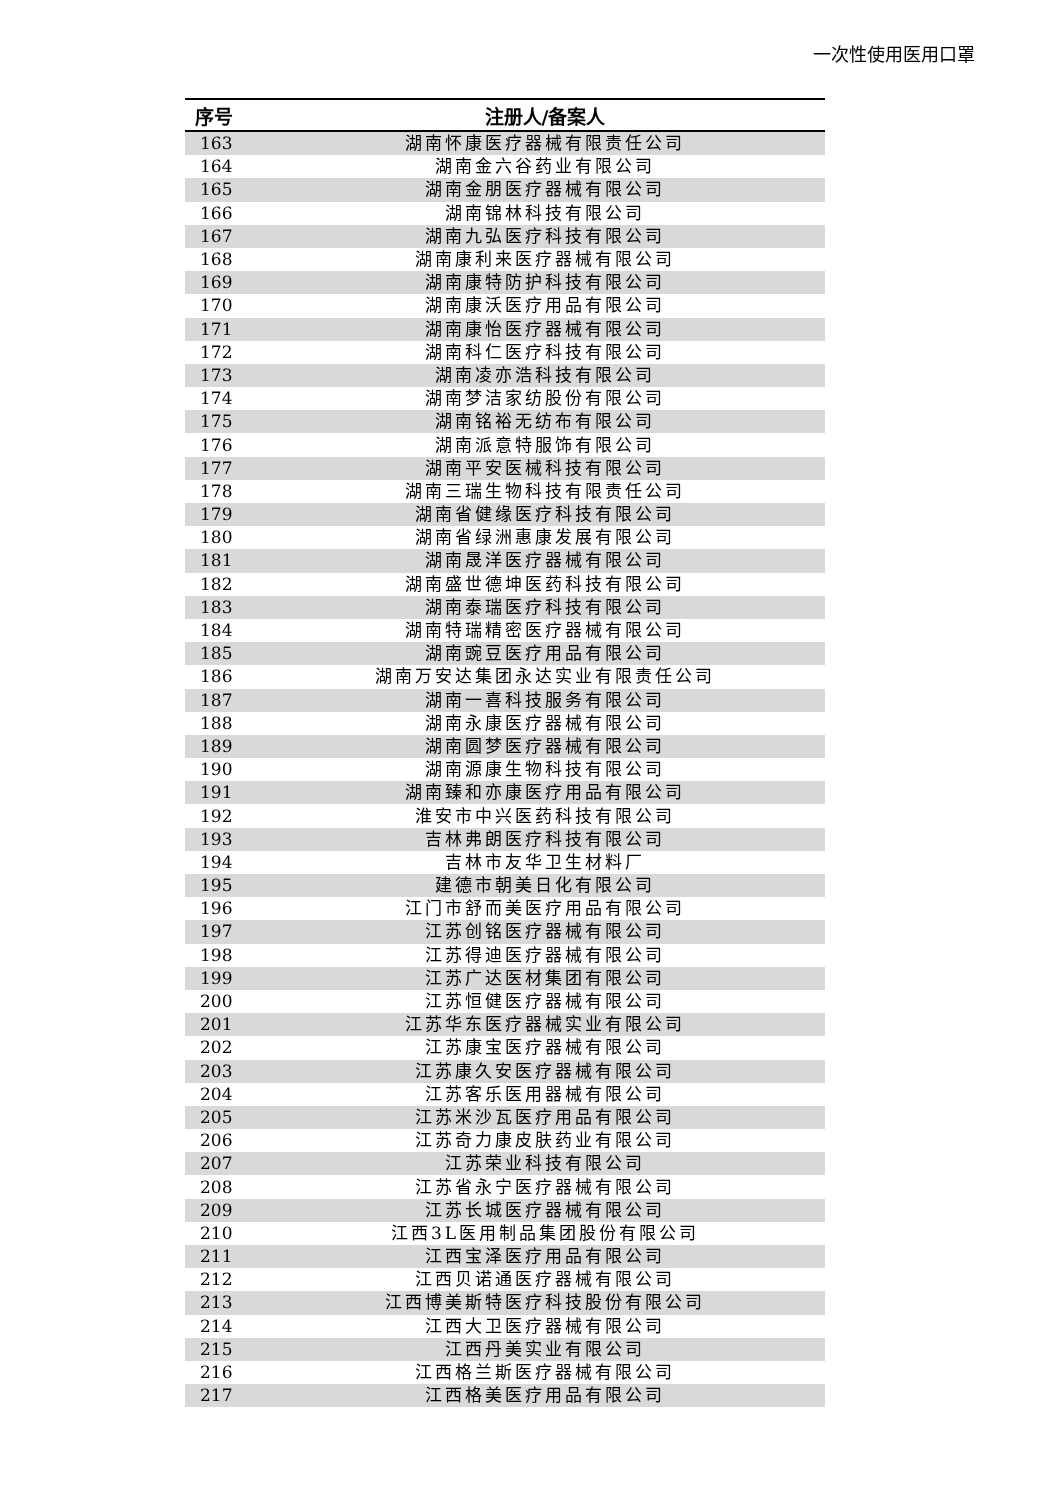一次性使用医用口罩
| 序号 | 注册人/备案人 |
| --- | --- |
| 163 | 湖南怀康医疗器械有限责任公司 |
| 164 | 湖南金六谷药业有限公司 |
| 165 | 湖南金朋医疗器械有限公司 |
| 166 | 湖南锦林科技有限公司 |
| 167 | 湖南九弘医疗科技有限公司 |
| 168 | 湖南康利来医疗器械有限公司 |
| 169 | 湖南康特防护科技有限公司 |
| 170 | 湖南康沃医疗用品有限公司 |
| 171 | 湖南康怡医疗器械有限公司 |
| 172 | 湖南科仁医疗科技有限公司 |
| 173 | 湖南凌亦浩科技有限公司 |
| 174 | 湖南梦洁家纺股份有限公司 |
| 175 | 湖南铭裕无纺布有限公司 |
| 176 | 湖南派意特服饰有限公司 |
| 177 | 湖南平安医械科技有限公司 |
| 178 | 湖南三瑞生物科技有限责任公司 |
| 179 | 湖南省健缘医疗科技有限公司 |
| 180 | 湖南省绿洲惠康发展有限公司 |
| 181 | 湖南晟洋医疗器械有限公司 |
| 182 | 湖南盛世德坤医药科技有限公司 |
| 183 | 湖南泰瑞医疗科技有限公司 |
| 184 | 湖南特瑞精密医疗器械有限公司 |
| 185 | 湖南豌豆医疗用品有限公司 |
| 186 | 湖南万安达集团永达实业有限责任公司 |
| 187 | 湖南一喜科技服务有限公司 |
| 188 | 湖南永康医疗器械有限公司 |
| 189 | 湖南圆梦医疗器械有限公司 |
| 190 | 湖南源康生物科技有限公司 |
| 191 | 湖南臻和亦康医疗用品有限公司 |
| 192 | 淮安市中兴医药科技有限公司 |
| 193 | 吉林弗朗医疗科技有限公司 |
| 194 | 吉林市友华卫生材料厂 |
| 195 | 建德市朝美日化有限公司 |
| 196 | 江门市舒而美医疗用品有限公司 |
| 197 | 江苏创铭医疗器械有限公司 |
| 198 | 江苏得迪医疗器械有限公司 |
| 199 | 江苏广达医材集团有限公司 |
| 200 | 江苏恒健医疗器械有限公司 |
| 201 | 江苏华东医疗器械实业有限公司 |
| 202 | 江苏康宝医疗器械有限公司 |
| 203 | 江苏康久安医疗器械有限公司 |
| 204 | 江苏客乐医用器械有限公司 |
| 205 | 江苏米沙瓦医疗用品有限公司 |
| 206 | 江苏奇力康皮肤药业有限公司 |
| 207 | 江苏荣业科技有限公司 |
| 208 | 江苏省永宁医疗器械有限公司 |
| 209 | 江苏长城医疗器械有限公司 |
| 210 | 江西3L医用制品集团股份有限公司 |
| 211 | 江西宝泽医疗用品有限公司 |
| 212 | 江西贝诺通医疗器械有限公司 |
| 213 | 江西博美斯特医疗科技股份有限公司 |
| 214 | 江西大卫医疗器械有限公司 |
| 215 | 江西丹美实业有限公司 |
| 216 | 江西格兰斯医疗器械有限公司 |
| 217 | 江西格美医疗用品有限公司 |